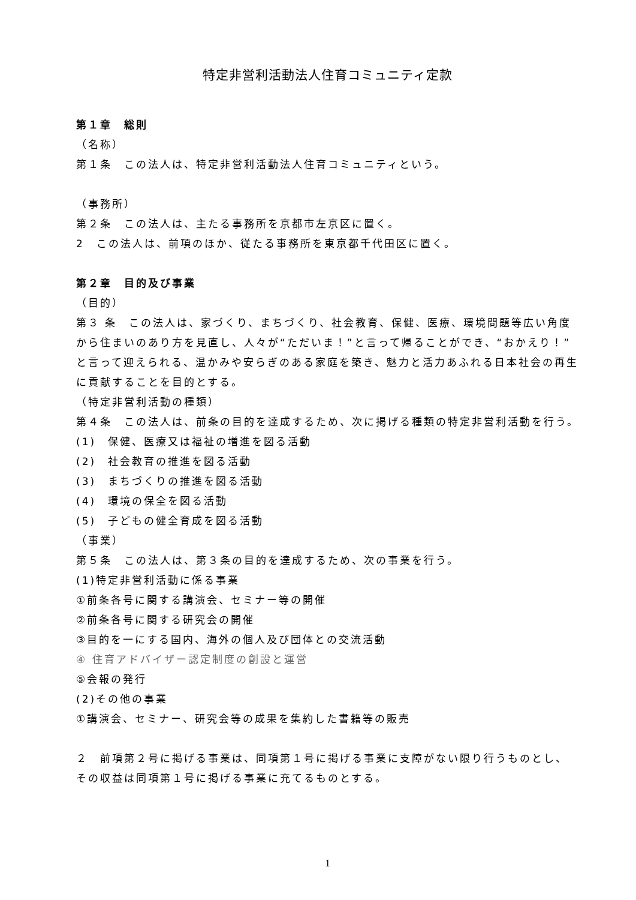特定非営利活動法人住育コミュニティ定款
第１章　総則
（名称）
第１条　この法人は、特定非営利活動法人住育コミュニティという。
（事務所）
第２条　この法人は、主たる事務所を京都市左京区に置く。
2　この法人は、前項のほか、従たる事務所を東京都千代田区に置く。
第２章　目的及び事業
（目的）
第３ 条　この法人は、家づくり、まちづくり、社会教育、保健、医療、環境問題等広い角度から住まいのあり方を見直し、人々が“ただいま！”と言って帰ることができ、“おかえり！”と言って迎えられる、温かみや安らぎのある家庭を築き、魅力と活力あふれる日本社会の再生に貢献することを目的とする。
（特定非営利活動の種類）
第４条　この法人は、前条の目的を達成するため、次に掲げる種類の特定非営利活動を行う。
(1)　保健、医療又は福祉の増進を図る活動
(2)　社会教育の推進を図る活動
(3)　まちづくりの推進を図る活動
(4)　環境の保全を図る活動
(5)　子どもの健全育成を図る活動
（事業）
第５条　この法人は、第３条の目的を達成するため、次の事業を行う。
(1)特定非営利活動に係る事業
①前条各号に関する講演会、セミナー等の開催
②前条各号に関する研究会の開催
③目的を一にする国内、海外の個人及び団体との交流活動
④ 住育アドバイザー認定制度の創設と運営
⑤会報の発行
(2)その他の事業
①講演会、セミナー、研究会等の成果を集約した書籍等の販売
２　前項第２号に掲げる事業は、同項第１号に掲げる事業に支障がない限り行うものとし、その収益は同項第１号に掲げる事業に充てるものとする。
1